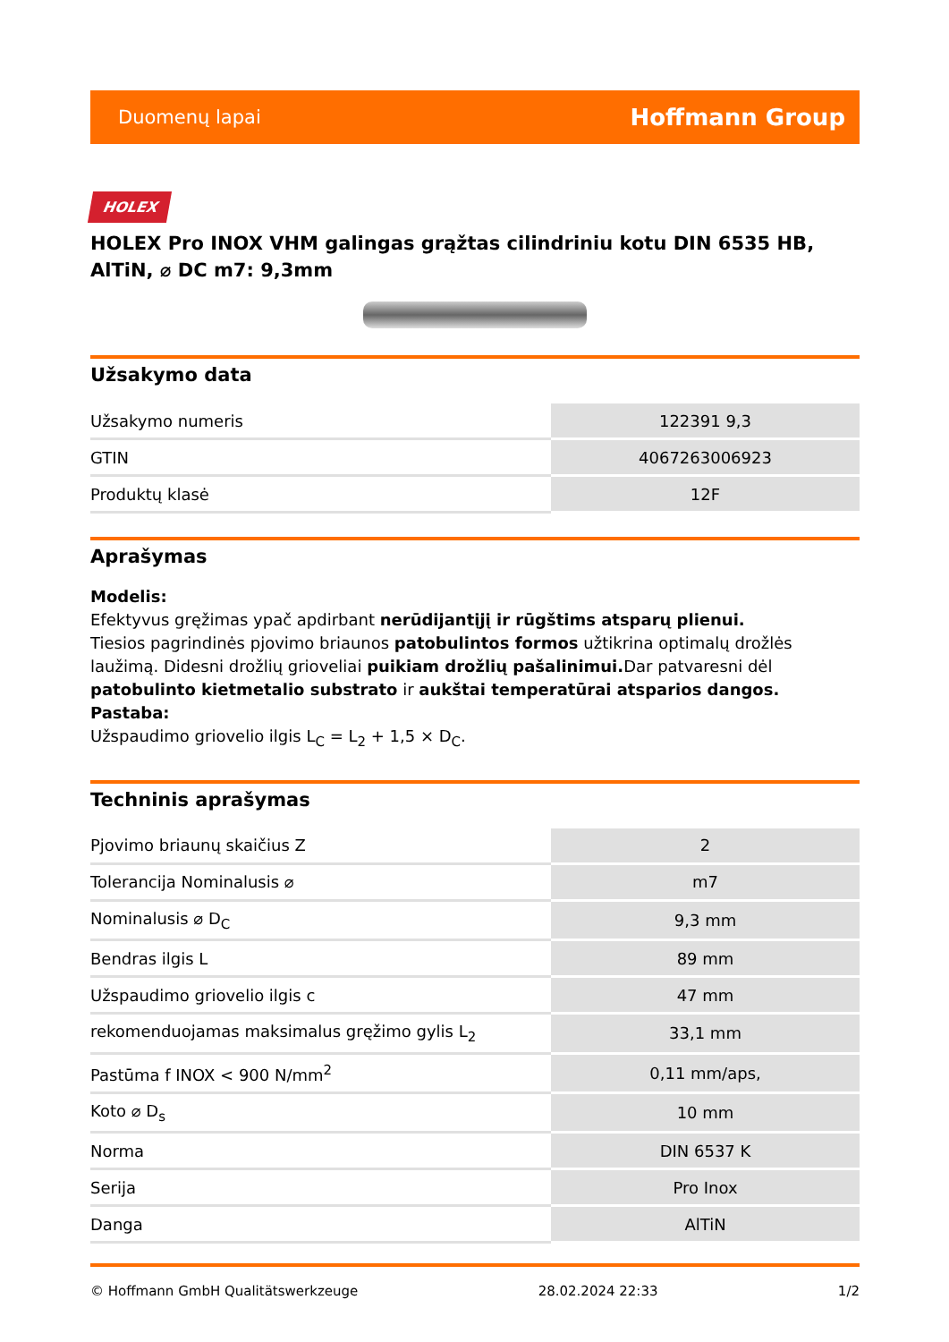Duomenų lapai Hoffmann Group
HOLEX
HOLEX Pro INOX VHM galingas grąžtas cilindriniu kotu DIN 6535 HB, AlTiN, ⌀ DC m7: 9,3mm
Užsakymo data
| Užsakymo numeris | 122391 9,3 |
| GTIN | 4067263006923 |
| Produktų klasė | 12F |
Aprašymas
Modelis:
Efektyvus gręžimas ypač apdirbant nerūdijantįjį ir rūgštims atsparų plienui.
Tiesios pagrindinės pjovimo briaunos patobulintos formos užtikrina optimalų drožlės laužimą. Didesni drožlių grioveliai puikiam drožlių pašalinimui. Dar patvaresni dėl patobulinto kietmetalio substrato ir aukštai temperatūrai atsparios dangos.
Pastaba:
Užspaudimo griovelio ilgis L<sub>C</sub> = L<sub>2</sub> + 1,5 × D<sub>C</sub>.
Techninis aprašymas
| Pjovimo briaunų skaičius Z | 2 |
| Tolerancija Nominalusis ⌀ | m7 |
| Nominalusis ⌀ D<sub>C</sub> | 9,3 mm |
| Bendras ilgis L | 89 mm |
| Užspaudimo griovelio ilgis c | 47 mm |
| rekomenduojamas maksimalus gręžimo gylis L<sub>2</sub> | 33,1 mm |
| Pastūma f INOX < 900 N/mm<sup>2</sup> | 0,11 mm/aps, |
| Koto ⌀ D<sub>s</sub> | 10 mm |
| Norma | DIN 6537 K |
| Serija | Pro Inox |
| Danga | AlTiN |
© Hoffmann GmbH Qualitätswerkzeuge 28.02.2024 22:33 1/2